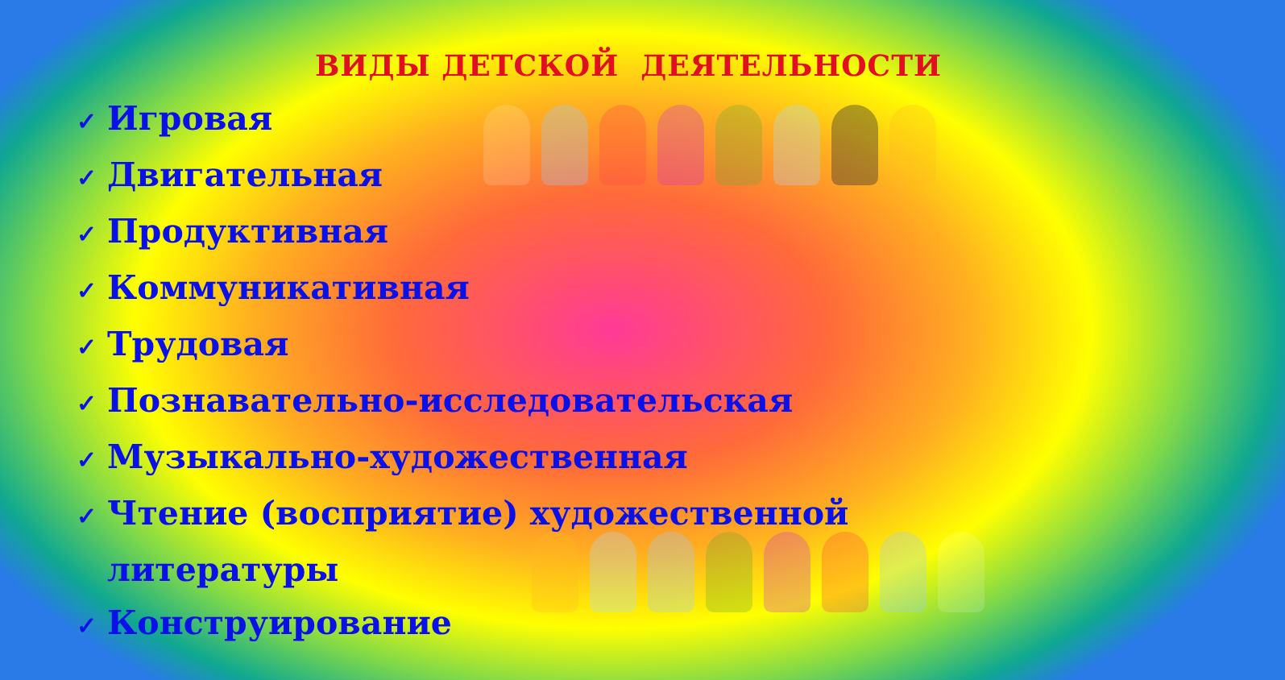ВИДЫ ДЕТСКОЙ ДЕЯТЕЛЬНОСТИ
✓ Игровая
✓ Двигательная
✓ Продуктивная
✓ Коммуникативная
✓ Трудовая
✓ Познавательно-исследовательская
✓ Музыкально-художественная
✓ Чтение (восприятие) художественной
литературы
✓ Конструирование